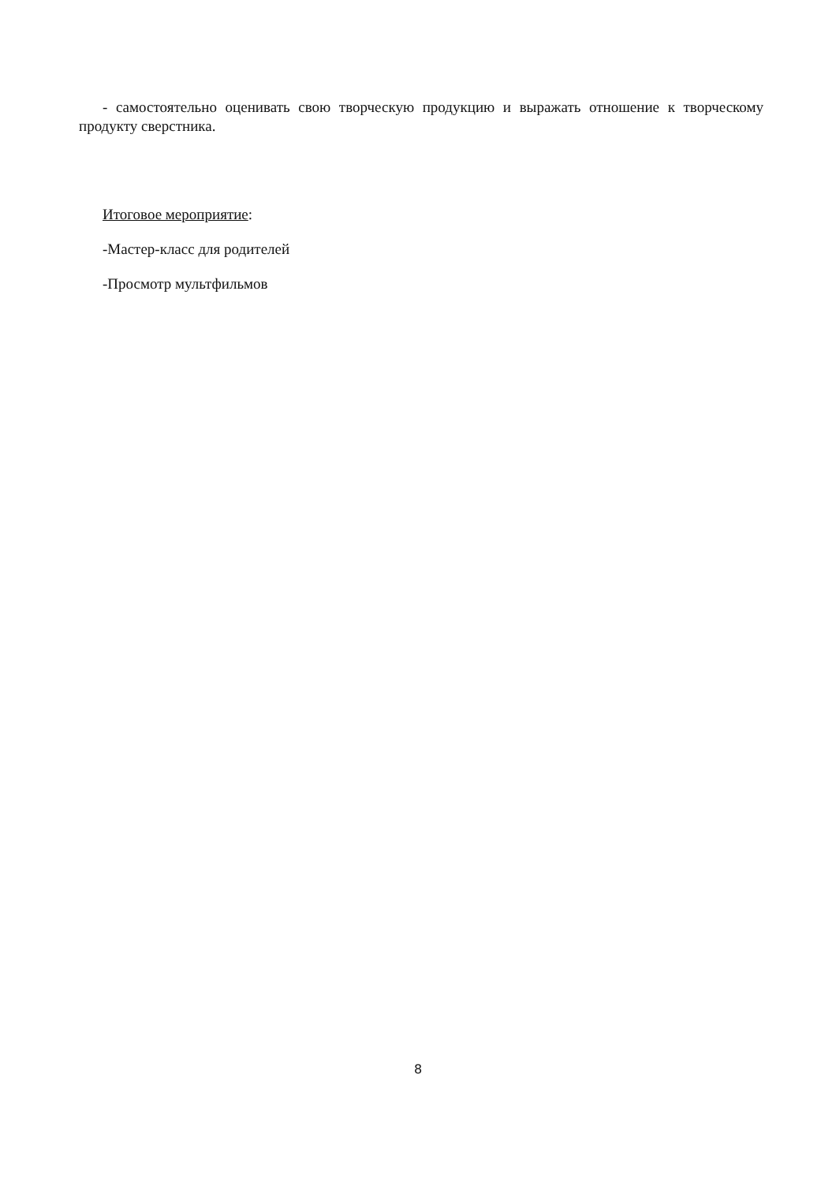- самостоятельно оценивать свою творческую продукцию и выражать отношение к творческому продукту сверстника.
Итоговое мероприятие:
-Мастер-класс для родителей
-Просмотр мультфильмов
8